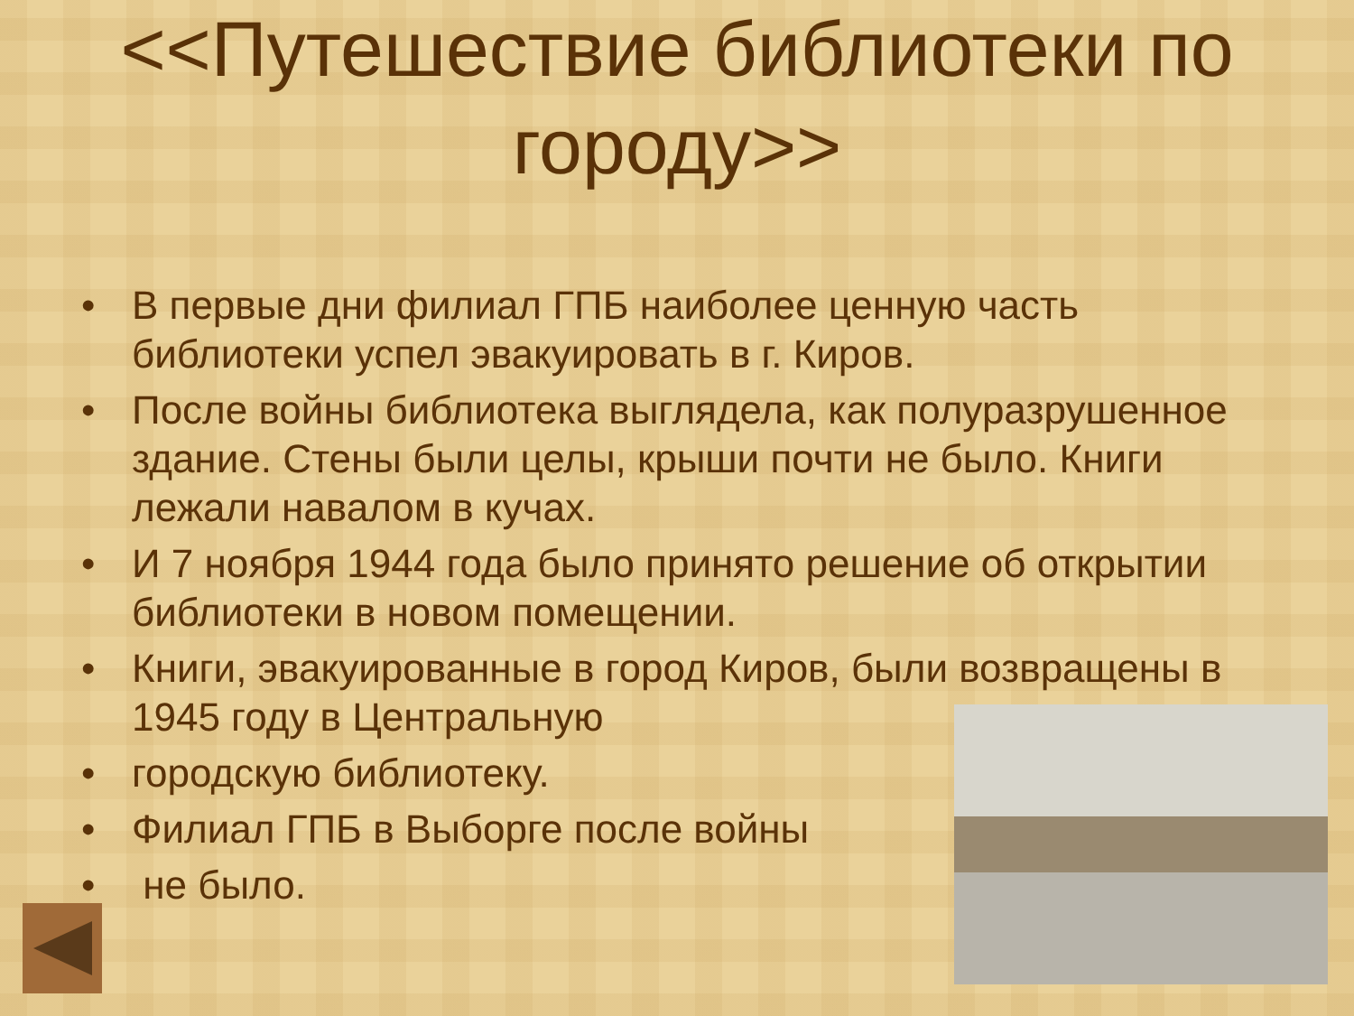<<Путешествие библиотеки по городу>>
• В первые дни филиал ГПБ наиболее ценную часть библиотеки успел эвакуировать в г. Киров.
• После войны библиотека выглядела, как полуразрушенное здание. Стены были целы, крыши почти не было. Книги лежали навалом в кучах.
• И 7 ноября 1944 года было принято решение об открытии библиотеки в новом помещении.
• Книги, эвакуированные в город Киров, были возвращены в 1945 году в Центральную
• городскую библиотеку.
• Филиал ГПБ в Выборге после войны
• не было.